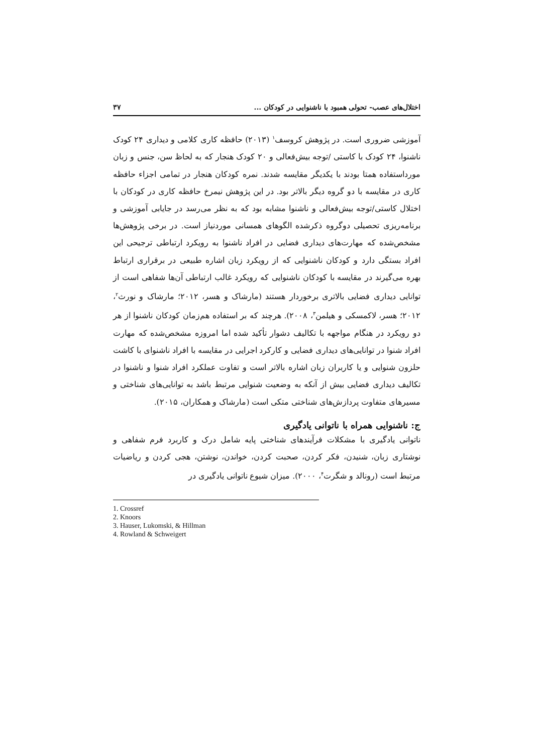اختلال‌های عصب- تحولی همبود با ناشنوایی در کودکان ... ۳۷
آموزشی ضروری است. در پژوهش کروسف<sup>۱</sup> (۲۰۱۳) حافظه کاری کلامی و دیداری ۲۴ کودک ناشنوا، ۲۴ کودک با کاستی /توجه بیش‌فعالی و ۲۰ کودک هنجار که به لحاظ سن، جنس و زبان مورداستفاده همتا بودند با یکدیگر مقایسه شدند. نمره کودکان هنجار در تمامی اجزاء حافظه کاری در مقایسه با دو گروه دیگر بالاتر بود. در این پژوهش نیمرخ حافظه کاری در کودکان با اختلال کاستی/توجه بیش‌فعالی و ناشنوا مشابه بود که به نظر می‌رسد در جایابی آموزشی و برنامه‌ریزی تحصیلی دوگروه ذکرشده الگوهای همسانی موردنیاز است. در برخی پژوهش‌ها مشخص‌شده که مهارت‌های دیداری فضایی در افراد ناشنوا به رویکرد ارتباطی ترجیحی این افراد بستگی دارد و کودکان ناشنوایی که از رویکرد زبان اشاره طبیعی در برقراری ارتباط بهره می‌گیرند در مقایسه با کودکان ناشنوایی که رویکرد غالب ارتباطی آن‌ها شفاهی است از توانایی دیداری فضایی بالاتری برخوردار هستند (مارشاک و هسر، ۲۰۱۲؛ مارشاک و نورث<sup>۲</sup>، ۲۰۱۲؛ هسر، لاکمسکی و هیلمن<sup>۳</sup>، ۲۰۰۸). هرچند که بر استفاده هم‌زمان کودکان ناشنوا از هر دو رویکرد در هنگام مواجهه با تکالیف دشوار تأکید شده اما امروزه مشخص‌شده که مهارت افراد شنوا در توانایی‌های دیداری فضایی و کارکرد اجرایی در مقایسه با افراد ناشنوای با کاشت حلزون شنوایی و یا کاربران زبان اشاره بالاتر است و تفاوت عملکرد افراد شنوا و ناشنوا در تکالیف دیداری فضایی بیش از آنکه به وضعیت شنوایی مرتبط باشد به توانایی‌های شناختی و مسیرهای متفاوت پردازش‌های شناختی متکی است (مارشاک و همکاران، ۲۰۱۵).
ج: ناشنوایی همراه با ناتوانی یادگیری
ناتوانی یادگیری با مشکلات فرآیندهای شناختی پایه شامل درک و کاربرد فرم شفاهی و نوشتاری زبان، شنیدن، فکر کردن، صحبت کردن، خواندن، نوشتن، هجی کردن و ریاضیات مرتبط است (رونالد و شگرت<sup>۴</sup>، ۲۰۰۰). میزان شیوع ناتوانی یادگیری در
1. Crossref
2. Knoors
3. Hauser, Lukomski, & Hillman
4. Rowland & Schweigert